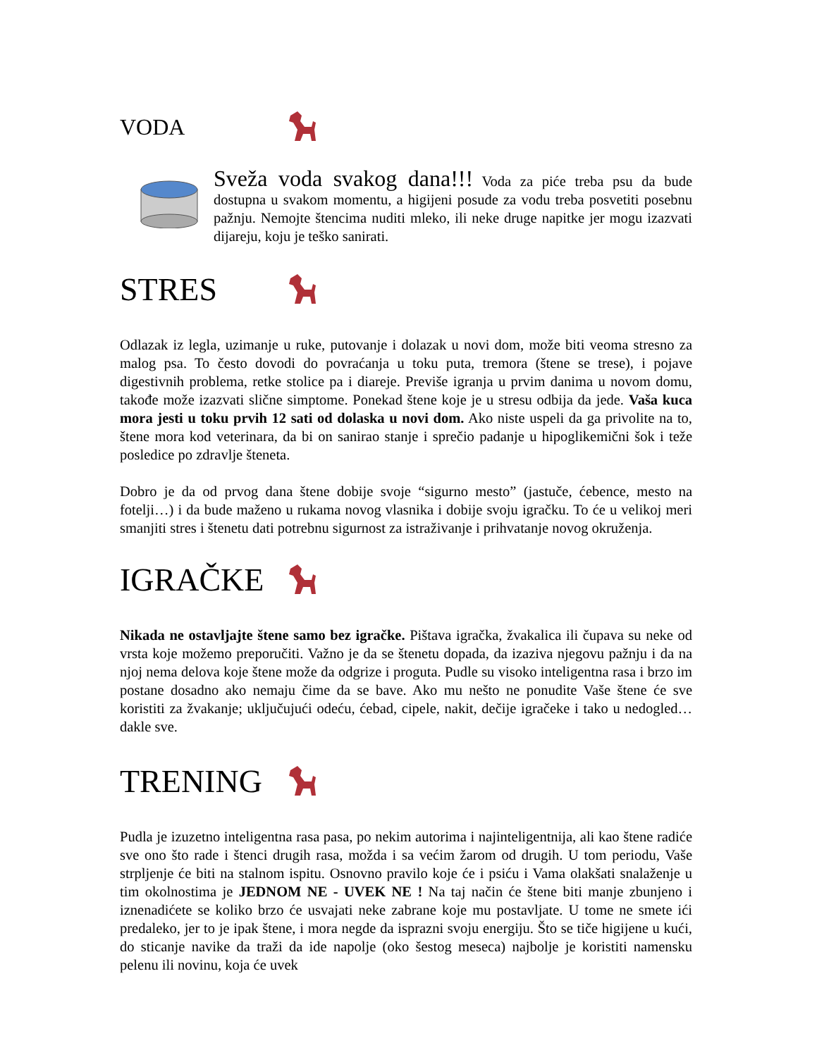VODA
Sveža voda svakog dana!!! Voda za piće treba psu da bude dostupna u svakom momentu, a higijeni posude za vodu treba posvetiti posebnu pažnju. Nemojte štencima nuditi mleko, ili neke druge napitke jer mogu izazvati dijareju, koju je teško sanirati.
STRES
Odlazak iz legla, uzimanje u ruke, putovanje i dolazak u novi dom, može biti veoma stresno za malog psa. To često dovodi do povraćanja u toku puta, tremora (štene se trese), i pojave digestivnih problema, retke stolice pa i diareje. Previše igranja u prvim danima u novom domu, takođe može izazvati slične simptome. Ponekad štene koje je u stresu odbija da jede. Vaša kuca mora jesti u toku prvih 12 sati od dolaska u novi dom. Ako niste uspeli da ga privolite na to, štene mora kod veterinara, da bi on sanirao stanje i sprečio padanje u hipoglikemični šok i teže posledice po zdravlje šteneta.
Dobro je da od prvog dana štene dobije svoje “sigurno mesto” (jastuče, ćebence, mesto na fotelji…) i da bude maženo u rukama novog vlasnika i dobije svoju igračku. To će u velikoj meri smanjiti stres i štenetu dati potrebnu sigurnost za istraživanje i prihvatanje novog okruženja.
IGRAČKE
Nikada ne ostavljajte štene samo bez igračke. Pištava igračka, žvakalica ili čupava su neke od vrsta koje možemo preporučiti. Važno je da se štenetu dopada, da izaziva njegovu pažnju i da na njoj nema delova koje štene može da odgrize i proguta. Pudle su visoko inteligentna rasa i brzo im postane dosadno ako nemaju čime da se bave. Ako mu nešto ne ponudite Vaše štene će sve koristiti za žvakanje; uključujući odeću, ćebad, cipele, nakit, dečije igračeke i tako u nedogled… dakle sve.
TRENING
Pudla je izuzetno inteligentna rasa pasa, po nekim autorima i najinteligentnija, ali kao štene radiće sve ono što rade i štenci drugih rasa, možda i sa većim žarom od drugih. U tom periodu, Vaše strpljenje će biti na stalnom ispitu. Osnovno pravilo koje će i psiću i Vama olakšati snalaženje u tim okolnostima je JEDNOM NE - UVEK NE ! Na taj način će štene biti manje zbunjeno i iznenadićete se koliko brzo će usvajati neke zabrane koje mu postavljate. U tome ne smete ići predaleko, jer to je ipak štene, i mora negde da isprazni svoju energiju. Što se tiče higijene u kući, do sticanje navike da traži da ide napolje (oko šestog meseca) najbolje je koristiti namensku pelenu ili novinu, koja će uvek